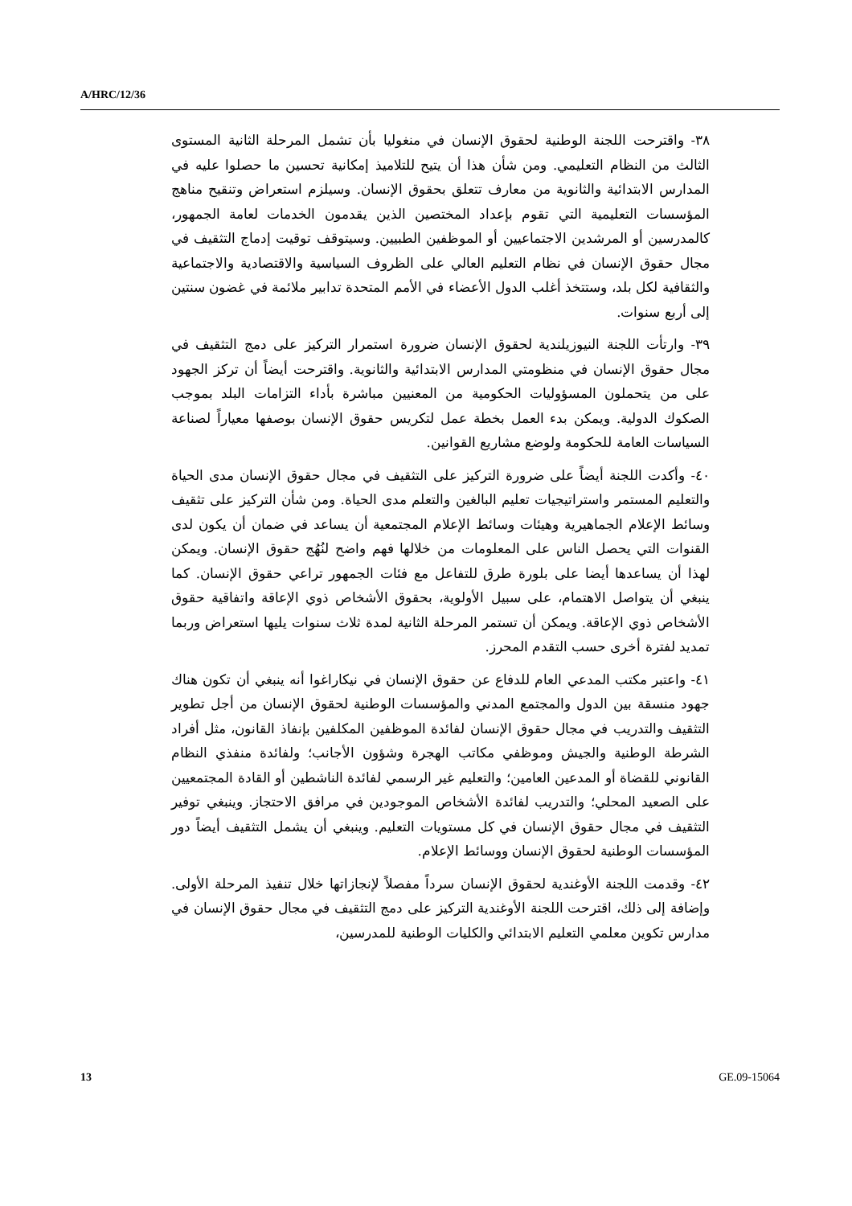A/HRC/12/36
٣٨- واقترحت اللجنة الوطنية لحقوق الإنسان في منغوليا بأن تشمل المرحلة الثانية المستوى الثالث من النظام التعليمي. ومن شأن هذا أن يتيح للتلاميذ إمكانية تحسين ما حصلوا عليه في المدارس الابتدائية والثانوية من معارف تتعلق بحقوق الإنسان. وسيلزم استعراض وتنقيح مناهج المؤسسات التعليمية التي تقوم بإعداد المختصين الذين يقدمون الخدمات لعامة الجمهور، كالمدرسين أو المرشدين الاجتماعيين أو الموظفين الطبيين. وسيتوقف توقيت إدماج التثقيف في مجال حقوق الإنسان في نظام التعليم العالي على الظروف السياسية والاقتصادية والاجتماعية والثقافية لكل بلد، وستتخذ أغلب الدول الأعضاء في الأمم المتحدة تدابير ملائمة في غضون سنتين إلى أربع سنوات.
٣٩- وارتأت اللجنة النيوزيلندية لحقوق الإنسان ضرورة استمرار التركيز على دمج التثقيف في مجال حقوق الإنسان في منظومتي المدارس الابتدائية والثانوية. واقترحت أيضاً أن تركز الجهود على من يتحملون المسؤوليات الحكومية من المعنيين مباشرة بأداء التزامات البلد بموجب الصكوك الدولية. ويمكن بدء العمل بخطة عمل لتكريس حقوق الإنسان بوصفها معياراً لصناعة السياسات العامة للحكومة ولوضع مشاريع القوانين.
٤٠- وأكدت اللجنة أيضاً على ضرورة التركيز على التثقيف في مجال حقوق الإنسان مدى الحياة والتعليم المستمر واستراتيجيات تعليم البالغين والتعلم مدى الحياة. ومن شأن التركيز على تثقيف وسائط الإعلام الجماهيرية وهيئات وسائط الإعلام المجتمعية أن يساعد في ضمان أن يكون لدى القنوات التي يحصل الناس على المعلومات من خلالها فهم واضح لنُهُج حقوق الإنسان. ويمكن لهذا أن يساعدها أيضا على بلورة طرق للتفاعل مع فئات الجمهور تراعي حقوق الإنسان. كما ينبغي أن يتواصل الاهتمام، على سبيل الأولوية، بحقوق الأشخاص ذوي الإعاقة واتفاقية حقوق الأشخاص ذوي الإعاقة. ويمكن أن تستمر المرحلة الثانية لمدة ثلاث سنوات يليها استعراض وربما تمديد لفترة أخرى حسب التقدم المحرز.
٤١- واعتبر مكتب المدعي العام للدفاع عن حقوق الإنسان في نيكاراغوا أنه ينبغي أن تكون هناك جهود منسقة بين الدول والمجتمع المدني والمؤسسات الوطنية لحقوق الإنسان من أجل تطوير التثقيف والتدريب في مجال حقوق الإنسان لفائدة الموظفين المكلفين بإنفاذ القانون، مثل أفراد الشرطة الوطنية والجيش وموظفي مكاتب الهجرة وشؤون الأجانب؛ ولفائدة منفذي النظام القانوني للقضاة أو المدعين العامين؛ والتعليم غير الرسمي لفائدة الناشطين أو القادة المجتمعيين على الصعيد المحلي؛ والتدريب لفائدة الأشخاص الموجودين في مرافق الاحتجاز. وينبغي توفير التثقيف في مجال حقوق الإنسان في كل مستويات التعليم. وينبغي أن يشمل التثقيف أيضاً دور المؤسسات الوطنية لحقوق الإنسان ووسائط الإعلام.
٤٢- وقدمت اللجنة الأوغندية لحقوق الإنسان سرداً مفصلاً لإنجازاتها خلال تنفيذ المرحلة الأولى. وإضافة إلى ذلك، اقترحت اللجنة الأوغندية التركيز على دمج التثقيف في مجال حقوق الإنسان في مدارس تكوين معلمي التعليم الابتدائي والكليات الوطنية للمدرسين،
13 GE.09-15064